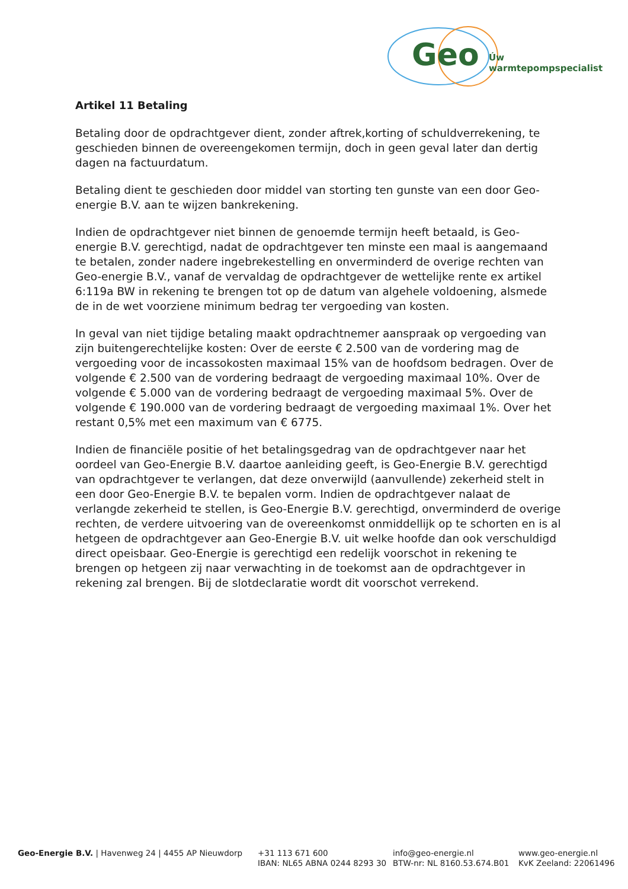Geo Úw warmtepompspecialist
Artikel 11 Betaling
Betaling door de opdrachtgever dient, zonder aftrek,korting of schuldverrekening, te geschieden binnen de overeengekomen termijn, doch in geen geval later dan dertig dagen na factuurdatum.
Betaling dient te geschieden door middel van storting ten gunste van een door Geo-energie B.V. aan te wijzen bankrekening.
Indien de opdrachtgever niet binnen de genoemde termijn heeft betaald, is Geo-energie B.V. gerechtigd, nadat de opdrachtgever ten minste een maal is aangemaand te betalen, zonder nadere ingebrekestelling en onverminderd de overige rechten van Geo-energie B.V., vanaf de vervaldag de opdrachtgever de wettelijke rente ex artikel 6:119a BW in rekening te brengen tot op de datum van algehele voldoening, alsmede de in de wet voorziene minimum bedrag ter vergoeding van kosten.
In geval van niet tijdige betaling maakt opdrachtnemer aanspraak op vergoeding van zijn buitengerechtelijke kosten: Over de eerste € 2.500 van de vordering mag de vergoeding voor de incassokosten maximaal 15% van de hoofdsom bedragen. Over de volgende € 2.500 van de vordering bedraagt de vergoeding maximaal 10%. Over de volgende € 5.000 van de vordering bedraagt de vergoeding maximaal 5%. Over de volgende € 190.000 van de vordering bedraagt de vergoeding maximaal 1%. Over het restant 0,5% met een maximum van € 6775.
Indien de financiële positie of het betalingsgedrag van de opdrachtgever naar het oordeel van Geo-Energie B.V. daartoe aanleiding geeft, is Geo-Energie B.V. gerechtigd van opdrachtgever te verlangen, dat deze onverwijld (aanvullende) zekerheid stelt in een door Geo-Energie B.V. te bepalen vorm. Indien de opdrachtgever nalaat de verlangde zekerheid te stellen, is Geo-Energie B.V. gerechtigd, onverminderd de overige rechten, de verdere uitvoering van de overeenkomst onmiddellijk op te schorten en is al hetgeen de opdrachtgever aan Geo-Energie B.V. uit welke hoofde dan ook verschuldigd direct opeisbaar. Geo-Energie is gerechtigd een redelijk voorschot in rekening te brengen op hetgeen zij naar verwachting in de toekomst aan de opdrachtgever in rekening zal brengen. Bij de slotdeclaratie wordt dit voorschot verrekend.
Geo-Energie B.V. | Havenweg 24 | 4455 AP Nieuwdorp +31 113 671 600
IBAN: NL65 ABNA 0244 8293 30
info@geo-energie.nl
BTW-nr: NL 8160.53.674.B01
www.geo-energie.nl
KvK Zeeland: 22061496